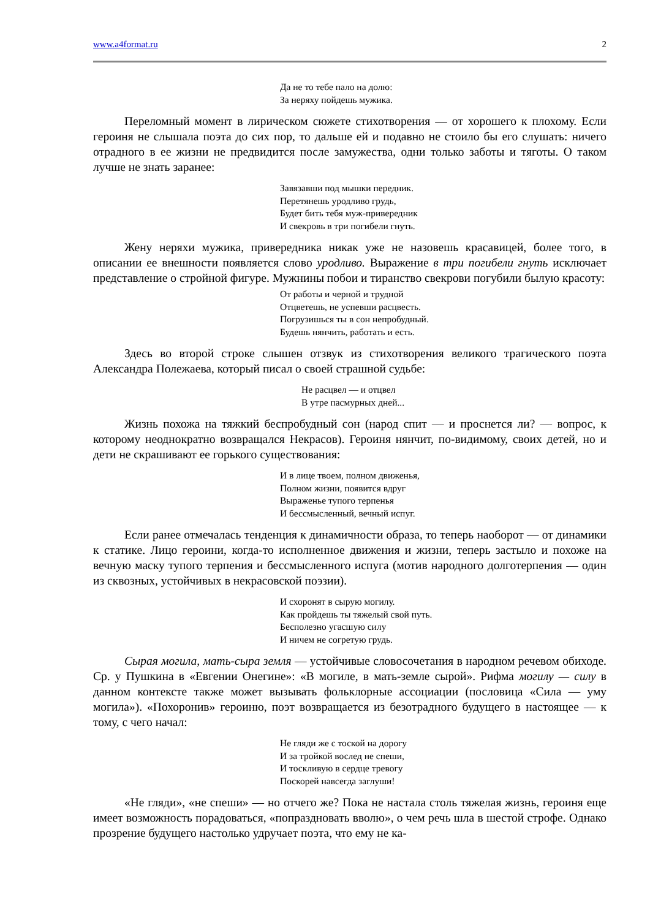www.a4format.ru 2
Да не то тебе пало на долю:
За неряху пойдешь мужика.
Переломный момент в лирическом сюжете стихотворения — от хорошего к плохо­му. Если героиня не слышала поэта до сих пор, то дальше ей и подавно не стоило бы его слушать: ничего отрадного в ее жизни не предвидится после замужества, одни только заботы и тяготы. О таком лучше не знать заранее:
Завязавши под мышки передник.
Перетянешь уродливо грудь,
Будет бить тебя муж-привередник
И свекровь в три погибели гнуть.
Жену неряхи мужика, привередника никак уже не назовешь красавицей, более того, в описании ее внешности появляется слово уродливо. Выражение в три погибели гнуть исключает представление о стройной фигуре. Мужнины побои и тиранство свекрови погубили былую красоту:
От работы и черной и трудной
Отцветешь, не успевши расцвесть.
Погрузишься ты в сон непробудный.
Будешь нянчить, работать и есть.
Здесь во второй строке слышен отзвук из стихотворения великого трагического поэта Александра Полежаева, который писал о своей страшной судьбе:
Не расцвел — и отцвел
В утре пасмурных дней...
Жизнь похожа на тяжкий беспробудный сон (народ спит — и проснется ли? — вопрос, к которому неоднократно возвращался Некрасов). Героиня нянчит, по-видимому, своих детей, но и дети не скрашивают ее горького существования:
И в лице твоем, полном движенья,
Полном жизни, появится вдруг
Выраженье тупого терпенья
И бессмысленный, вечный испуг.
Если ранее отмечалась тенденция к динамичности образа, то теперь наоборот — от динамики к статике. Лицо героини, когда-то исполненное движения и жизни, теперь застыло и похоже на вечную маску тупого терпения и бессмысленного испуга (мотив народного долготерпения — один из сквозных, устойчивых в некрасовской поэзии).
И схоронят в сырую могилу.
Как пройдешь ты тяжелый свой путь.
Бесполезно угасшую силу
И ничем не согретую грудь.
Сырая могила, мать-сыра земля — устойчивые словосочетания в народном речевом обиходе. Ср. у Пушкина в «Евгении Онегине»: «В могиле, в мать-земле сырой». Рифма могилу — силу в данном контексте также может вызывать фольклорные ассоциации (по­словица «Сила — уму могила»). «Похоронив» героиню, поэт возвращается из безотрад­ного будущего в настоящее — к тому, с чего начал:
Не гляди же с тоской на дорогу
И за тройкой вослед не спеши,
И тоскливую в сердце тревогу
Поскорей навсегда заглуши!
«Не гляди», «не спеши» — но отчего же? Пока не настала столь тяжелая жизнь, героиня еще имеет возможность порадоваться, «попраздновать вволю», о чем речь шла в шестой строфе. Однако прозрение будущего настолько удручает поэта, что ему не ка-